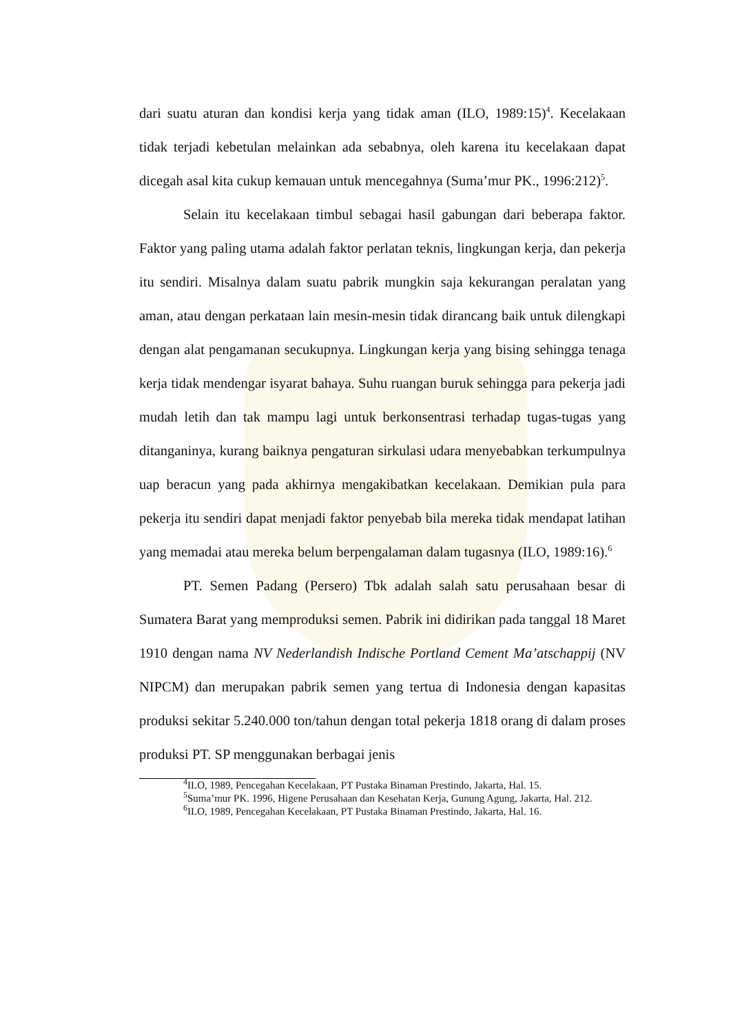dari suatu aturan dan kondisi kerja yang tidak aman (ILO, 1989:15)<sup>4</sup>. Kecelakaan tidak terjadi kebetulan melainkan ada sebabnya, oleh karena itu kecelakaan dapat dicegah asal kita cukup kemauan untuk mencegahnya (Suma’mur PK., 1996:212)<sup>5</sup>.
Selain itu kecelakaan timbul sebagai hasil gabungan dari beberapa faktor. Faktor yang paling utama adalah faktor perlatan teknis, lingkungan kerja, dan pekerja itu sendiri. Misalnya dalam suatu pabrik mungkin saja kekurangan peralatan yang aman, atau dengan perkataan lain mesin-mesin tidak dirancang baik untuk dilengkapi dengan alat pengamanan secukupnya. Lingkungan kerja yang bising sehingga tenaga kerja tidak mendengar isyarat bahaya. Suhu ruangan buruk sehingga para pekerja jadi mudah letih dan tak mampu lagi untuk berkonsentrasi terhadap tugas-tugas yang ditanganinya, kurang baiknya pengaturan sirkulasi udara menyebabkan terkumpulnya uap beracun yang pada akhirnya mengakibatkan kecelakaan. Demikian pula para pekerja itu sendiri dapat menjadi faktor penyebab bila mereka tidak mendapat latihan yang memadai atau mereka belum berpengalaman dalam tugasnya (ILO, 1989:16).<sup>6</sup>
PT. Semen Padang (Persero) Tbk adalah salah satu perusahaan besar di Sumatera Barat yang memproduksi semen. Pabrik ini didirikan pada tanggal 18 Maret 1910 dengan nama NV Nederlandish Indische Portland Cement Ma’atschappij (NV NIPCM) dan merupakan pabrik semen yang tertua di Indonesia dengan kapasitas produksi sekitar 5.240.000 ton/tahun dengan total pekerja 1818 orang di dalam proses produksi PT. SP menggunakan berbagai jenis
<sup>4</sup> ILO, 1989, Pencegahan Kecelakaan, PT Pustaka Binaman Prestindo, Jakarta, Hal. 15.
<sup>5</sup> Suma’mur PK. 1996, Higene Perusahaan dan Kesehatan Kerja, Gunung Agung, Jakarta, Hal. 212.
<sup>6</sup> ILO, 1989, Pencegahan Kecelakaan, PT Pustaka Binaman Prestindo, Jakarta, Hal. 16.